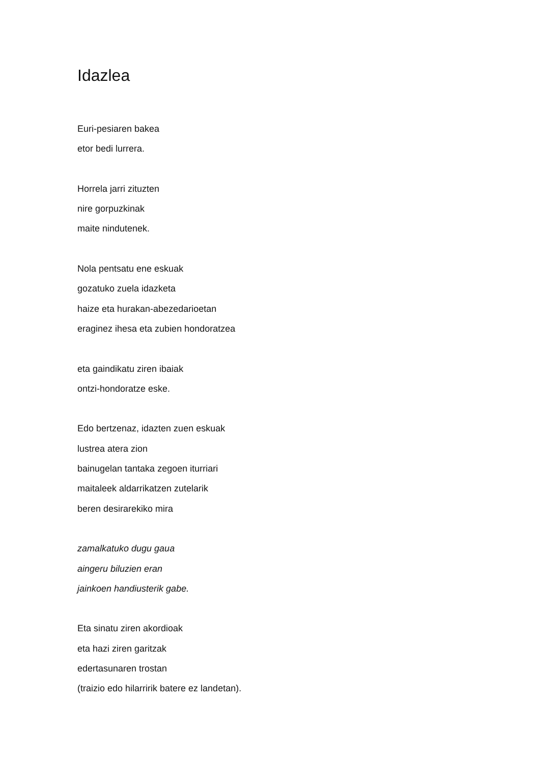Idazlea
Euri-pesiaren bakea
etor bedi lurrera.
Horrela jarri zituzten
nire gorpuzkinak
maite nindutenek.
Nola pentsatu ene eskuak
gozatuko zuela idazketa
haize eta hurakan-abezedarioetan
eraginez ihesa eta zubien hondoratzea
eta gaindikatu ziren ibaiak
ontzi-hondoratze eske.
Edo bertzenaz, idazten zuen eskuak
lustrea atera zion
bainugelan tantaka zegoen iturriari
maitaleek aldarrikatzen zutelarik
beren desirarekiko mira
zamalkatuko dugu gaua
aingeru biluzien eran
jainkoen handiusterik gabe.
Eta sinatu ziren akordioak
eta hazi ziren garitzak
edertasunaren trostan
(traizio edo hilarririk batere ez landetan).